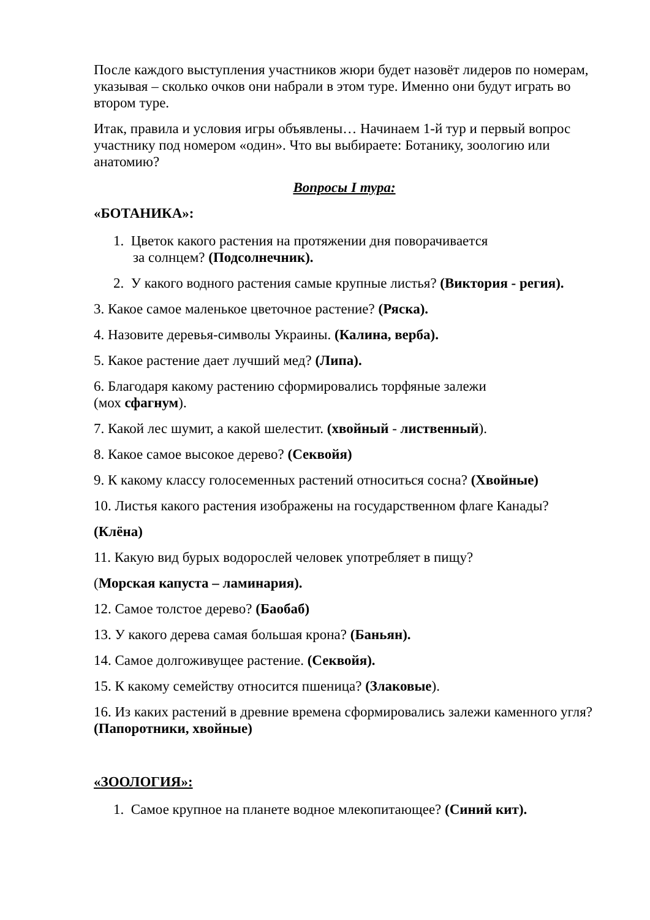После каждого выступления участников жюри будет назовёт лидеров по номерам, указывая – сколько очков они набрали в этом туре. Именно они будут играть во втором туре.
Итак, правила и условия игры объявлены… Начинаем 1-й тур и первый вопрос участнику под номером «один». Что вы выбираете: Ботанику, зоологию или анатомию?
Вопросы I тура:
«БОТАНИКА»:
1. Цветок какого растения на протяжении дня поворачивается
за солнцем? (Подсолнечник).
2. У какого водного растения самые крупные листья? (Виктория - регия).
3. Какое самое маленькое цветочное растение? (Ряска).
4. Назовите деревья-символы Украины. (Калина, верба).
5. Какое растение дает лучший мед? (Липа).
6. Благодаря какому растению сформировались торфяные залежи
(мох сфагнум).
7. Какой лес шумит, а какой шелестит. (хвойный - лиственный).
8. Какое самое высокое дерево? (Секвойя)
9. К какому классу голосеменных растений относиться сосна? (Хвойные)
10. Листья какого растения изображены на государственном флаге Канады?
(Клёна)
11. Какую вид бурых водорослей человек употребляет в пищу?
(Морская капуста – ламинария).
12. Самое толстое дерево? (Баобаб)
13. У какого дерева самая большая крона? (Баньян).
14. Самое долгоживущее растение. (Секвойя).
15. К какому семейству относится пшеница? (Злаковые).
16. Из каких растений в древние времена сформировались залежи каменного угля? (Папоротники, хвойные)
«ЗООЛОГИЯ»:
1. Самое крупное на планете водное млекопитающее? (Синий кит).